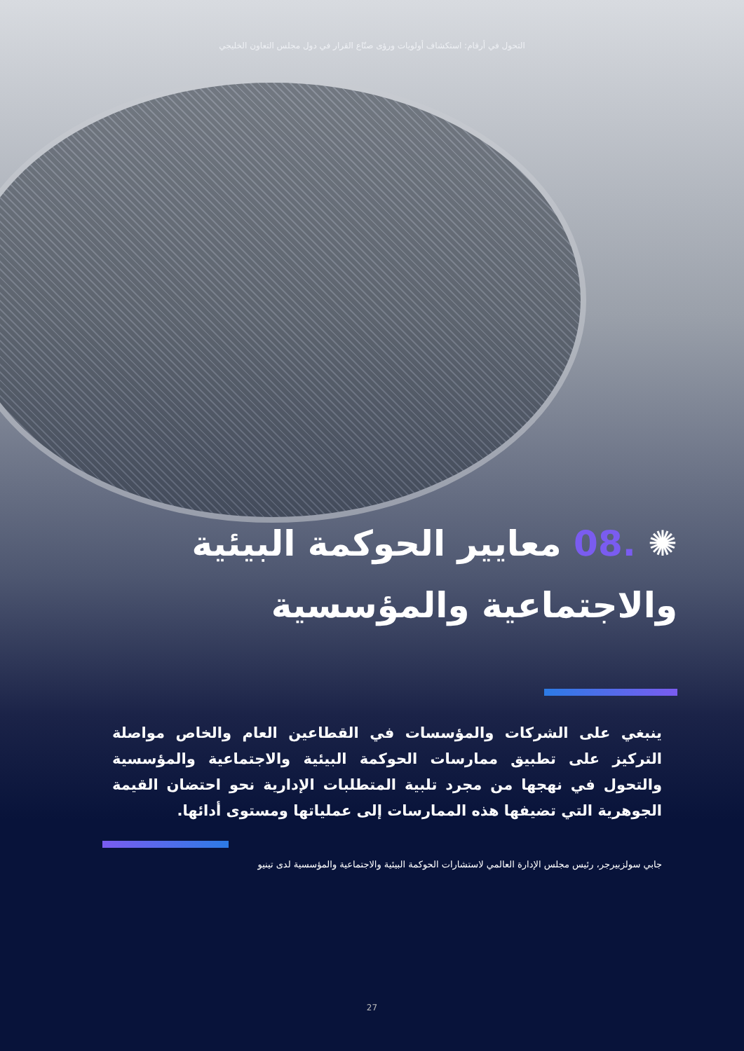التحول في أرقام: استكشاف أولويات ورؤى صنّاع القرار في دول مجلس التعاون الخليجي
✺ .08 معايير الحوكمة البيئية والاجتماعية والمؤسسية
ينبغي على الشركات والمؤسسات في القطاعين العام والخاص مواصلة التركيز على تطبيق ممارسات الحوكمة البيئية والاجتماعية والمؤسسية والتحول في نهجها من مجرد تلبية المتطلبات الإدارية نحو احتضان القيمة الجوهرية التي تضيفها هذه الممارسات إلى عملياتها ومستوى أدائها.
جابي سولزبيرجر، رئيس مجلس الإدارة العالمي لاستشارات الحوكمة البيئية والاجتماعية والمؤسسية لدى تينيو
27